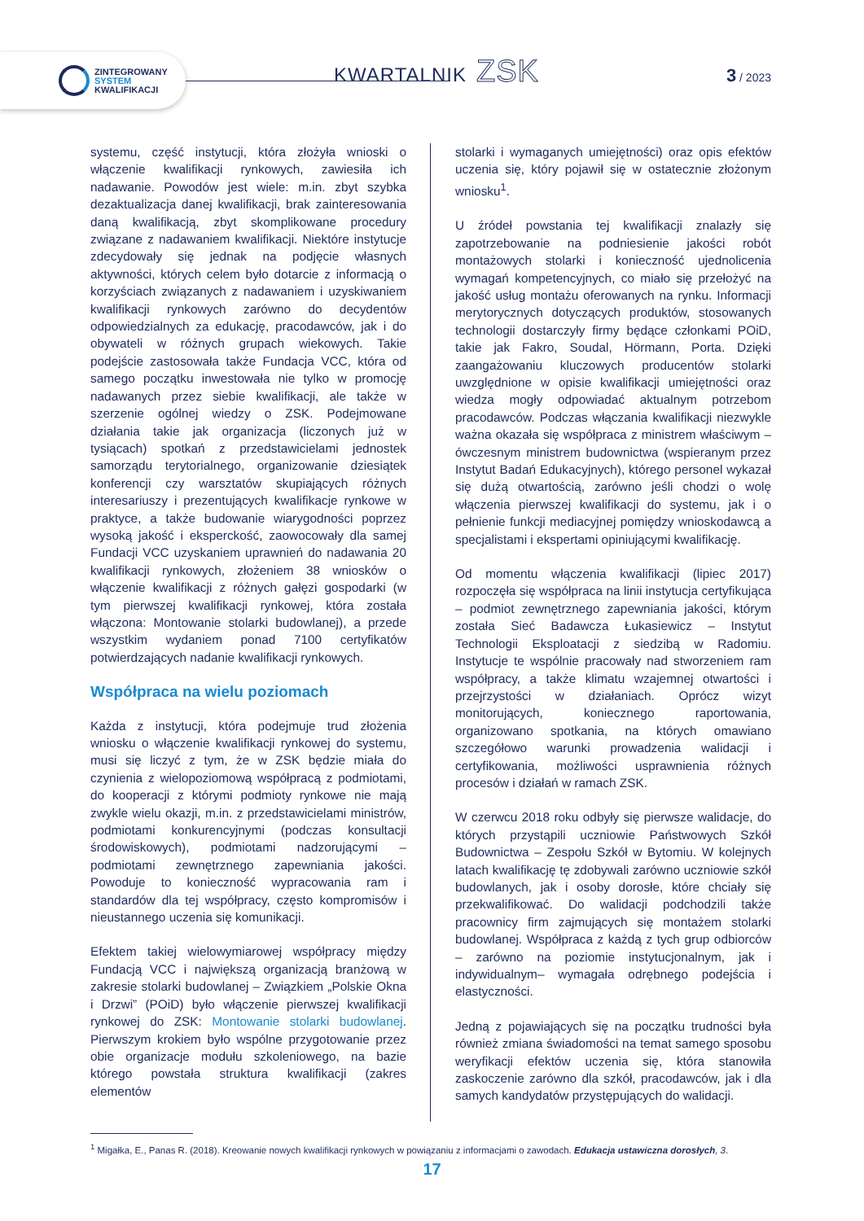ZINTEGROWANY
SYSTEM
KWALIFIKACJI
KWARTALNIK ZSK 3 / 2023
systemu, część instytucji, która złożyła wnioski o włączenie kwalifikacji rynkowych, zawiesiła ich nadawanie. Powodów jest wiele: m.in. zbyt szybka dezaktualizacja danej kwalifikacji, brak zainteresowania daną kwalifikacją, zbyt skomplikowane procedury związane z nadawaniem kwalifikacji. Niektóre instytucje zdecydowały się jednak na podjęcie własnych aktywności, których celem było dotarcie z informacją o korzyściach związanych z nadawaniem i uzyskiwaniem kwalifikacji rynkowych zarówno do decydentów odpowiedzialnych za edukację, pracodawców, jak i do obywateli w różnych grupach wiekowych. Takie podejście zastosowała także Fundacja VCC, która od samego początku inwestowała nie tylko w promocję nadawanych przez siebie kwalifikacji, ale także w szerzenie ogólnej wiedzy o ZSK. Podejmowane działania takie jak organizacja (liczonych już w tysiącach) spotkań z przedstawicielami jednostek samorządu terytorialnego, organizowanie dziesiątek konferencji czy warsztatów skupiających różnych interesariuszy i prezentujących kwalifikacje rynkowe w praktyce, a także budowanie wiarygodności poprzez wysoką jakość i eksperckość, zaowocowały dla samej Fundacji VCC uzyskaniem uprawnień do nadawania 20 kwalifikacji rynkowych, złożeniem 38 wniosków o włączenie kwalifikacji z różnych gałęzi gospodarki (w tym pierwszej kwalifikacji rynkowej, która została włączona: Montowanie stolarki budowlanej), a przede wszystkim wydaniem ponad 7100 certyfikatów potwierdzających nadanie kwalifikacji rynkowych.
Współpraca na wielu poziomach
Każda z instytucji, która podejmuje trud złożenia wniosku o włączenie kwalifikacji rynkowej do systemu, musi się liczyć z tym, że w ZSK będzie miała do czynienia z wielopoziomową współpracą z podmiotami, do kooperacji z którymi podmioty rynkowe nie mają zwykle wielu okazji, m.in. z przedstawicielami ministrów, podmiotami konkurencyjnymi (podczas konsultacji środowiskowych), podmiotami nadzorującymi – podmiotami zewnętrznego zapewniania jakości. Powoduje to konieczność wypracowania ram i standardów dla tej współpracy, często kompromisów i nieustannego uczenia się komunikacji.
Efektem takiej wielowymiarowej współpracy między Fundacją VCC i największą organizacją branżową w zakresie stolarki budowlanej – Związkiem „Polskie Okna i Drzwi” (POiD) było włączenie pierwszej kwalifikacji rynkowej do ZSK: Montowanie stolarki budowlanej. Pierwszym krokiem było wspólne przygotowanie przez obie organizacje modułu szkoleniowego, na bazie którego powstała struktura kwalifikacji (zakres elementów
stolarki i wymaganych umiejętności) oraz opis efektów uczenia się, który pojawił się w ostatecznie złożonym wniosku<sup>1</sup>.
U źródeł powstania tej kwalifikacji znalazły się zapotrzebowanie na podniesienie jakości robót montażowych stolarki i konieczność ujednolicenia wymagań kompetencyjnych, co miało się przełożyć na jakość usług montażu oferowanych na rynku. Informacji merytorycznych dotyczących produktów, stosowanych technologii dostarczyły firmy będące członkami POiD, takie jak Fakro, Soudal, Hörmann, Porta. Dzięki zaangażowaniu kluczowych producentów stolarki uwzględnione w opisie kwalifikacji umiejętności oraz wiedza mogły odpowiadać aktualnym potrzebom pracodawców. Podczas włączania kwalifikacji niezwykle ważna okazała się współpraca z ministrem właściwym – ówczesnym ministrem budownictwa (wspieranym przez Instytut Badań Edukacyjnych), którego personel wykazał się dużą otwartością, zarówno jeśli chodzi o wolę włączenia pierwszej kwalifikacji do systemu, jak i o pełnienie funkcji mediacyjnej pomiędzy wnioskodawcą a specjalistami i ekspertami opiniującymi kwalifikację.
Od momentu włączenia kwalifikacji (lipiec 2017) rozpoczęła się współpraca na linii instytucja certyfikująca – podmiot zewnętrznego zapewniania jakości, którym została Sieć Badawcza Łukasiewicz – Instytut Technologii Eksploatacji z siedzibą w Radomiu. Instytucje te wspólnie pracowały nad stworzeniem ram współpracy, a także klimatu wzajemnej otwartości i przejrzystości w działaniach. Oprócz wizyt monitorujących, koniecznego raportowania, organizowano spotkania, na których omawiano szczegółowo warunki prowadzenia walidacji i certyfikowania, możliwości usprawnienia różnych procesów i działań w ramach ZSK.
W czerwcu 2018 roku odbyły się pierwsze walidacje, do których przystąpili uczniowie Państwowych Szkół Budownictwa – Zespołu Szkół w Bytomiu. W kolejnych latach kwalifikację tę zdobywali zarówno uczniowie szkół budowlanych, jak i osoby dorosłe, które chciały się przekwalifikować. Do walidacji podchodzili także pracownicy firm zajmujących się montażem stolarki budowlanej. Współpraca z każdą z tych grup odbiorców – zarówno na poziomie instytucjonalnym, jak i indywidualnym– wymagała odrębnego podejścia i elastyczności.
Jedną z pojawiających się na początku trudności była również zmiana świadomości na temat samego sposobu weryfikacji efektów uczenia się, która stanowiła zaskoczenie zarówno dla szkół, pracodawców, jak i dla samych kandydatów przystępujących do walidacji.
<sup>1</sup> Migałka, E., Panas R. (2018). Kreowanie nowych kwalifikacji rynkowych w powiązaniu z informacjami o zawodach. Edukacja ustawiczna dorosłych, 3.
17